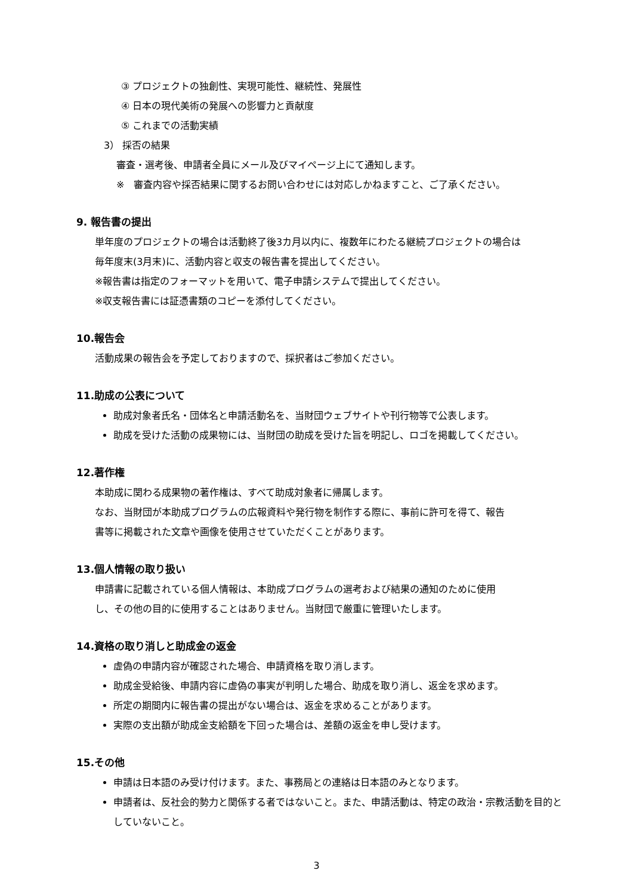③ プロジェクトの独創性、実現可能性、継続性、発展性
④ 日本の現代美術の発展への影響力と貢献度
⑤ これまでの活動実績
3） 採否の結果
審査・選考後、申請者全員にメール及びマイページ上にて通知します。
※　審査内容や採否結果に関するお問い合わせには対応しかねますこと、ご了承ください。
9. 報告書の提出
単年度のプロジェクトの場合は活動終了後3カ月以内に、複数年にわたる継続プロジェクトの場合は
毎年度末(3月末)に、活動内容と収支の報告書を提出してください。
※報告書は指定のフォーマットを用いて、電子申請システムで提出してください。
※収支報告書には証憑書類のコピーを添付してください。
10.報告会
活動成果の報告会を予定しておりますので、採択者はご参加ください。
11.助成の公表について
助成対象者氏名・団体名と申請活動名を、当財団ウェブサイトや刊行物等で公表します。
助成を受けた活動の成果物には、当財団の助成を受けた旨を明記し、ロゴを掲載してください。
12.著作権
本助成に関わる成果物の著作権は、すべて助成対象者に帰属します。
なお、当財団が本助成プログラムの広報資料や発行物を制作する際に、事前に許可を得て、報告
書等に掲載された文章や画像を使用させていただくことがあります。
13.個人情報の取り扱い
申請書に記載されている個人情報は、本助成プログラムの選考および結果の通知のために使用
し、その他の目的に使用することはありません。当財団で厳重に管理いたします。
14.資格の取り消しと助成金の返金
虚偽の申請内容が確認された場合、申請資格を取り消します。
助成金受給後、申請内容に虚偽の事実が判明した場合、助成を取り消し、返金を求めます。
所定の期間内に報告書の提出がない場合は、返金を求めることがあります。
実際の支出額が助成金支給額を下回った場合は、差額の返金を申し受けます。
15.その他
申請は日本語のみ受け付けます。また、事務局との連絡は日本語のみとなります。
申請者は、反社会的勢力と関係する者ではないこと。また、申請活動は、特定の政治・宗教活動を目的としていないこと。
3